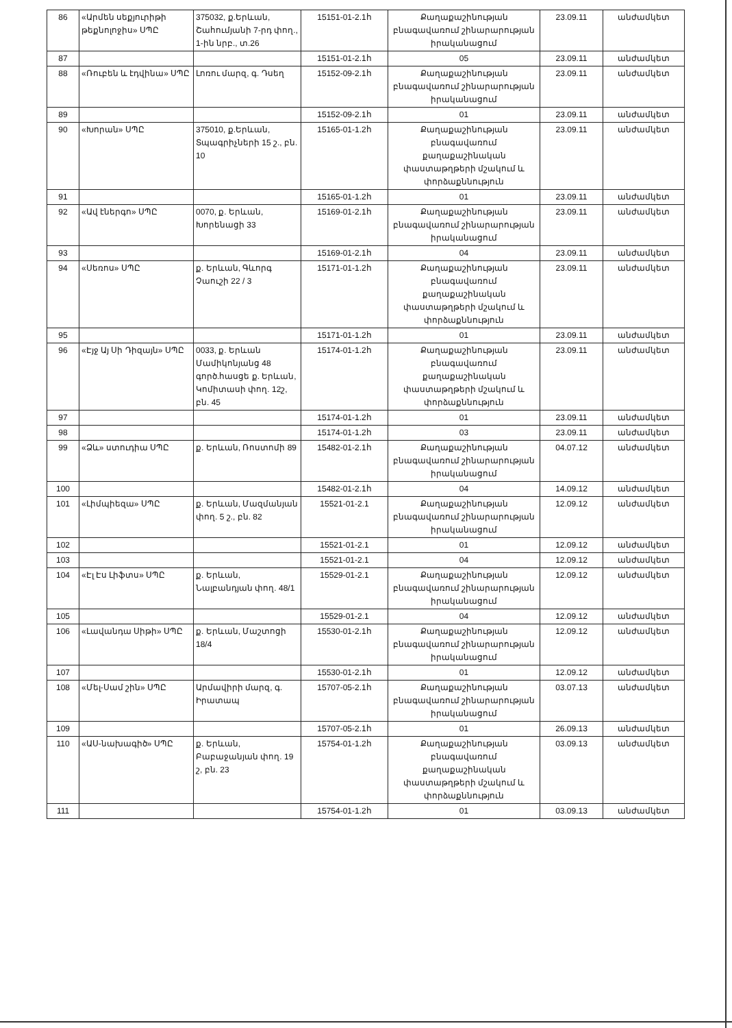| 86 | «Արմեն սեքյուրիթի թեքնոլոջիս» ՍՊԸ | 375032, ք.Երևան, Շահումյանի 7-րդ փող., 1-ին նրբ., տ.26 | 15151-01-2.1հ | Քաղաքաշինության բնագավառում շինարարության իրականացում | 23.09.11 | անժամկետ |
| 87 | | | 15151-01-2.1հ | 05 | 23.09.11 | անժամկետ |
| 88 | «Ռուբեն և էդվինա» ՍՊԸ | Լոռու մարզ, գ. Դսեղ | 15152-09-2.1հ | Քաղաքաշինության բնագավառում շինարարության իրականացում | 23.09.11 | անժամկետ |
| 89 | | | 15152-09-2.1հ | 01 | 23.09.11 | անժամկետ |
| 90 | «Խորան» ՍՊԸ | 375010, ք.Երևան, Տպագրիչների 15 շ., բն. 10 | 15165-01-1.2հ | Քաղաքաշինության բնագավառում քաղաքաշինական փաստաթղթերի մշակում և փորձաքննություն | 23.09.11 | անժամկետ |
| 91 | | | 15165-01-1.2հ | 01 | 23.09.11 | անժամկետ |
| 92 | «Ավ էներգո» ՍՊԸ | 0070, ք. Երևան, Խորենացի 33 | 15169-01-2.1հ | Քաղաքաշինության բնագավառում շինարարության իրականացում | 23.09.11 | անժամկետ |
| 93 | | | 15169-01-2.1հ | 04 | 23.09.11 | անժամկետ |
| 94 | «Սեռոս» ՍՊԸ | ք. Երևան, Գևորգ Չաուշի 22 / 3 | 15171-01-1.2հ | Քաղաքաշինության բնագավառում քաղաքաշինական փաստաթղթերի մշակում և փորձաքննություն | 23.09.11 | անժամկետ |
| 95 | | | 15171-01-1.2հ | 01 | 23.09.11 | անժամկետ |
| 96 | «Էյջ Այ Սի Դիզայն» ՍՊԸ | 0033, ք. Երևան Մամիկոնյանց 48 գործ.հասցե ք. Երևան, Կոմիտասի փող. 12շ, բն. 45 | 15174-01-1.2հ | Քաղաքաշինության բնագավառում քաղաքաշինական փաստաթղթերի մշակում և փորձաքննություն | 23.09.11 | անժամկետ |
| 97 | | | 15174-01-1.2հ | 01 | 23.09.11 | անժամկետ |
| 98 | | | 15174-01-1.2հ | 03 | 23.09.11 | անժամկետ |
| 99 | «Ձև» ստուդիա ՍՊԸ | ք. Երևան, Ռոստոմի 89 | 15482-01-2.1հ | Քաղաքաշինության բնագավառում շինարարության իրականացում | 04.07.12 | անժամկետ |
| 100 | | | 15482-01-2.1հ | 04 | 14.09.12 | անժամկետ |
| 101 | «Լիմպիեզա» ՍՊԸ | ք. Երևան, Մազմանյան փող. 5 շ., բն. 82 | 15521-01-2.1 | Քաղաքաշինության բնագավառում շինարարության իրականացում | 12.09.12 | անժամկետ |
| 102 | | | 15521-01-2.1 | 01 | 12.09.12 | անժամկետ |
| 103 | | | 15521-01-2.1 | 04 | 12.09.12 | անժամկետ |
| 104 | «Էլ Էս Լիֆտս» ՍՊԸ | ք. Երևան, Նալբանդյան փող. 48/1 | 15529-01-2.1 | Քաղաքաշինության բնագավառում շինարարության իրականացում | 12.09.12 | անժամկետ |
| 105 | | | 15529-01-2.1 | 04 | 12.09.12 | անժամկետ |
| 106 | «Լավանդա Սիթի» ՍՊԸ | ք. Երևան, Մաշտոցի 18/4 | 15530-01-2.1հ | Քաղաքաշինության բնագավառում շինարարության իրականացում | 12.09.12 | անժամկետ |
| 107 | | | 15530-01-2.1հ | 01 | 12.09.12 | անժամկետ |
| 108 | «Մել-Սամ շին» ՍՊԸ | Արմավիրի մարզ, գ. Իրատապ | 15707-05-2.1հ | Քաղաքաշինության բնագավառում շինարարության իրականացում | 03.07.13 | անժամկետ |
| 109 | | | 15707-05-2.1հ | 01 | 26.09.13 | անժամկետ |
| 110 | «ԱՍ-նախագիծ» ՍՊԸ | ք. Երևան, Բաբաջանյան փող. 19 շ, բն. 23 | 15754-01-1.2հ | Քաղաքաշինության բնագավառում քաղաքաշինական փաստաթղթերի մշակում և փորձաքննություն | 03.09.13 | անժամկետ |
| 111 | | | 15754-01-1.2հ | 01 | 03.09.13 | անժամկետ |